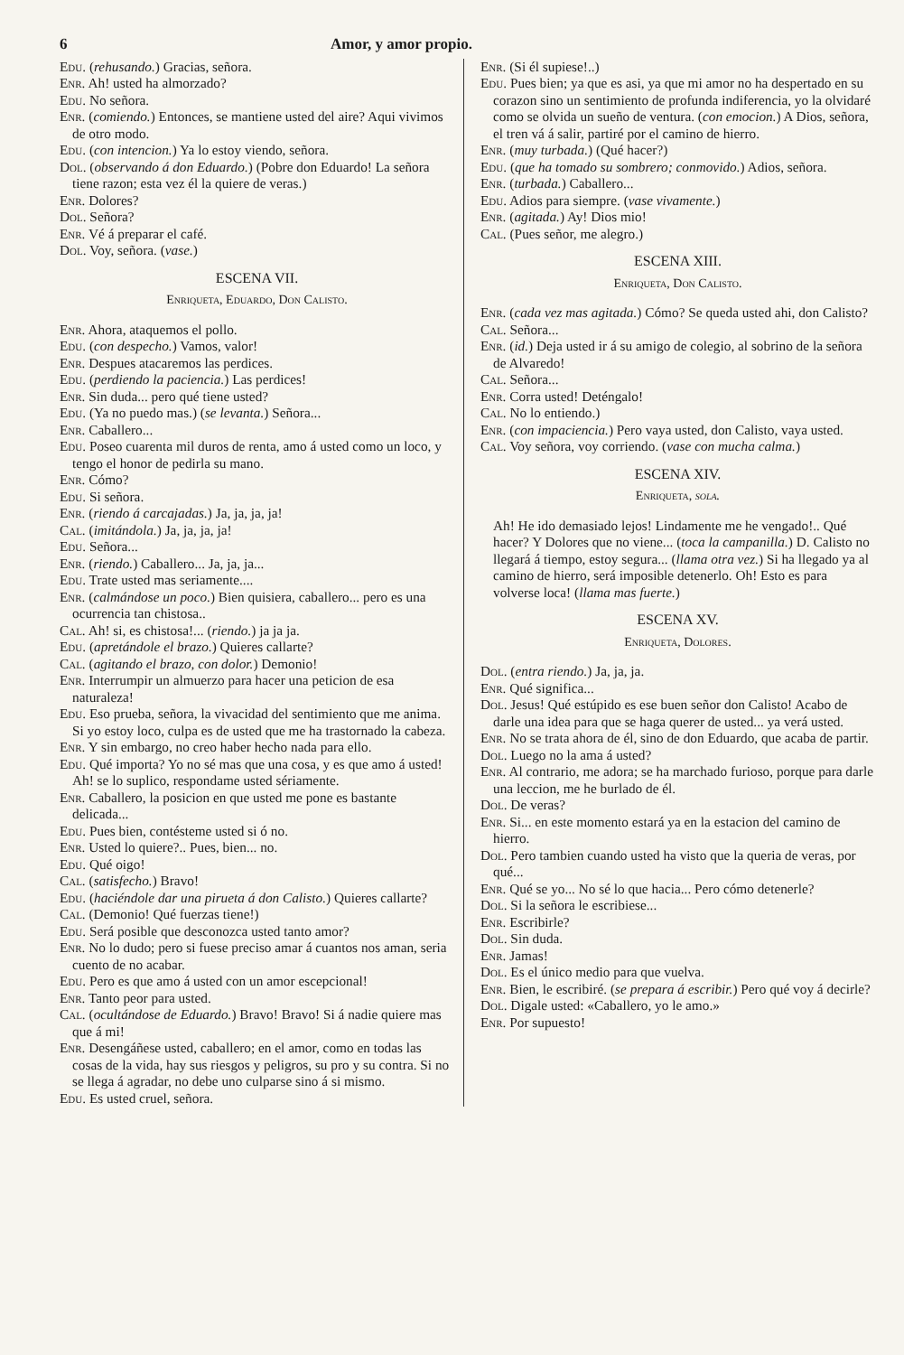6 Amor, y amor propio.
Edu. (rehusando.) Gracias, señora.
Enr. Ah! usted ha almorzado?
Edu. No señora.
Enr. (comiendo.) Entonces, se mantiene usted del aire? Aqui vivimos de otro modo.
Edu. (con intencion.) Ya lo estoy viendo, señora.
Dol. (observando á don Eduardo.) (Pobre don Eduardo! La señora tiene razon; esta vez él la quiere de veras.)
Enr. Dolores?
Dol. Señora?
Enr. Vé á preparar el café.
Dol. Voy, señora. (vase.)
ESCENA VII.
Enriqueta, Eduardo, Don Calisto.
Enr. Ahora, ataquemos el pollo.
Edu. (con despecho.) Vamos, valor!
Enr. Despues atacaremos las perdices.
Edu. (perdiendo la paciencia.) Las perdices!
Enr. Sin duda... pero qué tiene usted?
Edu. (Ya no puedo mas.) (se levanta.) Señora...
Enr. Caballero...
Edu. Poseo cuarenta mil duros de renta, amo á usted como un loco, y tengo el honor de pedirla su mano.
Enr. Cómo?
Edu. Si señora.
Enr. (riendo á carcajadas.) Ja, ja, ja, ja!
Cal. (imitándola.) Ja, ja, ja, ja!
Edu. Señora...
Enr. (riendo.) Caballero... Ja, ja, ja...
Edu. Trate usted mas seriamente....
Enr. (calmándose un poco.) Bien quisiera, caballero... pero es una ocurrencia tan chistosa..
Cal. Ah! si, es chistosa!... (riendo.) ja ja ja.
Edu. (apretándole el brazo.) Quieres callarte?
Cal. (agitando el brazo, con dolor.) Demonio!
Enr. Interrumpir un almuerzo para hacer una peticion de esa naturaleza!
Edu. Eso prueba, señora, la vivacidad del sentimiento que me anima. Si yo estoy loco, culpa es de usted que me ha trastornado la cabeza.
Enr. Y sin embargo, no creo haber hecho nada para ello.
Edu. Qué importa? Yo no sé mas que una cosa, y es que amo á usted! Ah! se lo suplico, respondame usted sériamente.
Enr. Caballero, la posicion en que usted me pone es bastante delicada...
Edu. Pues bien, contésteme usted si ó no.
Enr. Usted lo quiere?.. Pues, bien... no.
Edu. Qué oigo!
Cal. (satisfecho.) Bravo!
Edu. (haciéndole dar una pirueta á don Calisto.) Quieres callarte?
Cal. (Demonio! Qué fuerzas tiene!)
Edu. Será posible que desconozca usted tanto amor?
Enr. No lo dudo; pero si fuese preciso amar á cuantos nos aman, seria cuento de no acabar.
Edu. Pero es que amo á usted con un amor escepcional!
Enr. Tanto peor para usted.
Cal. (ocultándose de Eduardo.) Bravo! Bravo! Si á nadie quiere mas que á mi!
Enr. Desengáñese usted, caballero; en el amor, como en todas las cosas de la vida, hay sus riesgos y peligros, su pro y su contra. Si no se llega á agradar, no debe uno culparse sino á si mismo.
Edu. Es usted cruel, señora.
Enr. (Si él supiese!..)
Edu. Pues bien; ya que es asi, ya que mi amor no ha despertado en su corazon sino un sentimiento de profunda indiferencia, yo la olvidaré como se olvida un sueño de ventura. (con emocion.) A Dios, señora, el tren vá á salir, partiré por el camino de hierro.
Enr. (muy turbada.) (Qué hacer?)
Edu. (que ha tomado su sombrero; conmovido.) Adios, señora.
Enr. (turbada.) Caballero...
Edu. Adios para siempre. (vase vivamente.)
Enr. (agitada.) Ay! Dios mio!
Cal. (Pues señor, me alegro.)
ESCENA XIII.
Enriqueta, Don Calisto.
Enr. (cada vez mas agitada.) Cómo? Se queda usted ahi, don Calisto?
Cal. Señora...
Enr. (id.) Deja usted ir á su amigo de colegio, al sobrino de la señora de Alvaredo!
Cal. Señora...
Enr. Corra usted! Deténgalo!
Cal. No lo entiendo.)
Enr. (con impaciencia.) Pero vaya usted, don Calisto, vaya usted.
Cal. Voy señora, voy corriendo. (vase con mucha calma.)
ESCENA XIV.
Enriqueta, sola.
Ah! He ido demasiado lejos! Lindamente me he vengado!.. Qué hacer? Y Dolores que no viene... (toca la campanilla.) D. Calisto no llegará á tiempo, estoy segura... (llama otra vez.) Si ha llegado ya al camino de hierro, será imposible detenerlo. Oh! Esto es para volverse loca! (llama mas fuerte.)
ESCENA XV.
Enriqueta, Dolores.
Dol. (entra riendo.) Ja, ja, ja.
Enr. Qué significa...
Dol. Jesus! Qué estúpido es ese buen señor don Calisto! Acabo de darle una idea para que se haga querer de usted... ya verá usted.
Enr. No se trata ahora de él, sino de don Eduardo, que acaba de partir.
Dol. Luego no la ama á usted?
Enr. Al contrario, me adora; se ha marchado furioso, porque para darle una leccion, me he burlado de él.
Dol. De veras?
Enr. Si... en este momento estará ya en la estacion del camino de hierro.
Dol. Pero tambien cuando usted ha visto que la queria de veras, por qué...
Enr. Qué se yo... No sé lo que hacia... Pero cómo detenerle?
Dol. Si la señora le escribiese...
Enr. Escribirle?
Dol. Sin duda.
Enr. Jamas!
Dol. Es el único medio para que vuelva.
Enr. Bien, le escribiré. (se prepara á escribir.) Pero qué voy á decirle?
Dol. Digale usted: «Caballero, yo le amo.»
Enr. Por supuesto!